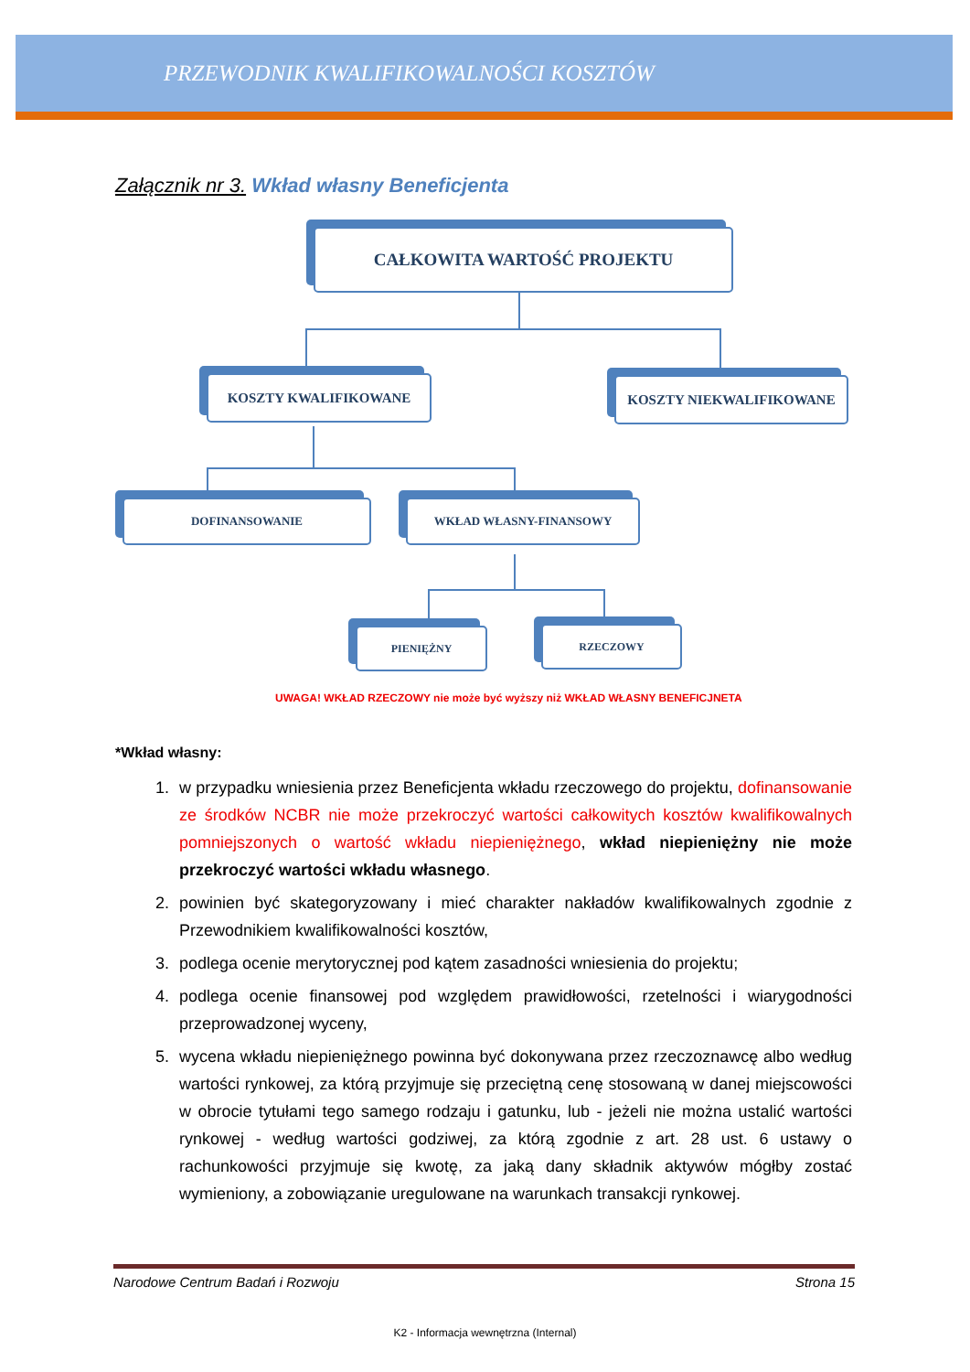PRZEWODNIK KWALIFIKOWALNOŚCI KOSZTÓW
Załącznik nr 3. Wkład własny Beneficjenta
CAŁKOWITA WARTOŚĆ PROJEKTU
KOSZTY KWALIFIKOWANE KOSZTY NIEKWALIFIKOWANE
DOFINANSOWANIE WKŁAD WŁASNY-FINANSOWY
PIENIĘŻNY RZECZOWY
UWAGA! WKŁAD RZECZOWY nie może być wyższy niż WKŁAD WŁASNY BENEFICJNETA
*Wkład własny:
1. w przypadku wniesienia przez Beneficjenta wkładu rzeczowego do projektu, dofinansowanie ze środków NCBR nie może przekroczyć wartości całkowitych kosztów kwalifikowalnych pomniejszonych o wartość wkładu niepieniężnego, wkład niepieniężny nie może przekroczyć wartości wkładu własnego.
2. powinien być skategoryzowany i mieć charakter nakładów kwalifikowalnych zgodnie z Przewodnikiem kwalifikowalności kosztów,
3. podlega ocenie merytorycznej pod kątem zasadności wniesienia do projektu;
4. podlega ocenie finansowej pod względem prawidłowości, rzetelności i wiarygodności przeprowadzonej wyceny,
5. wycena wkładu niepieniężnego powinna być dokonywana przez rzeczoznawcę albo według wartości rynkowej, za którą przyjmuje się przeciętną cenę stosowaną w danej miejscowości w obrocie tytułami tego samego rodzaju i gatunku, lub - jeżeli nie można ustalić wartości rynkowej - według wartości godziwej, za którą zgodnie z art. 28 ust. 6 ustawy o rachunkowości przyjmuje się kwotę, za jaką dany składnik aktywów mógłby zostać wymieniony, a zobowiązanie uregulowane na warunkach transakcji rynkowej.
Narodowe Centrum Badań i Rozwoju Strona 15
K2 - Informacja wewnętrzna (Internal)